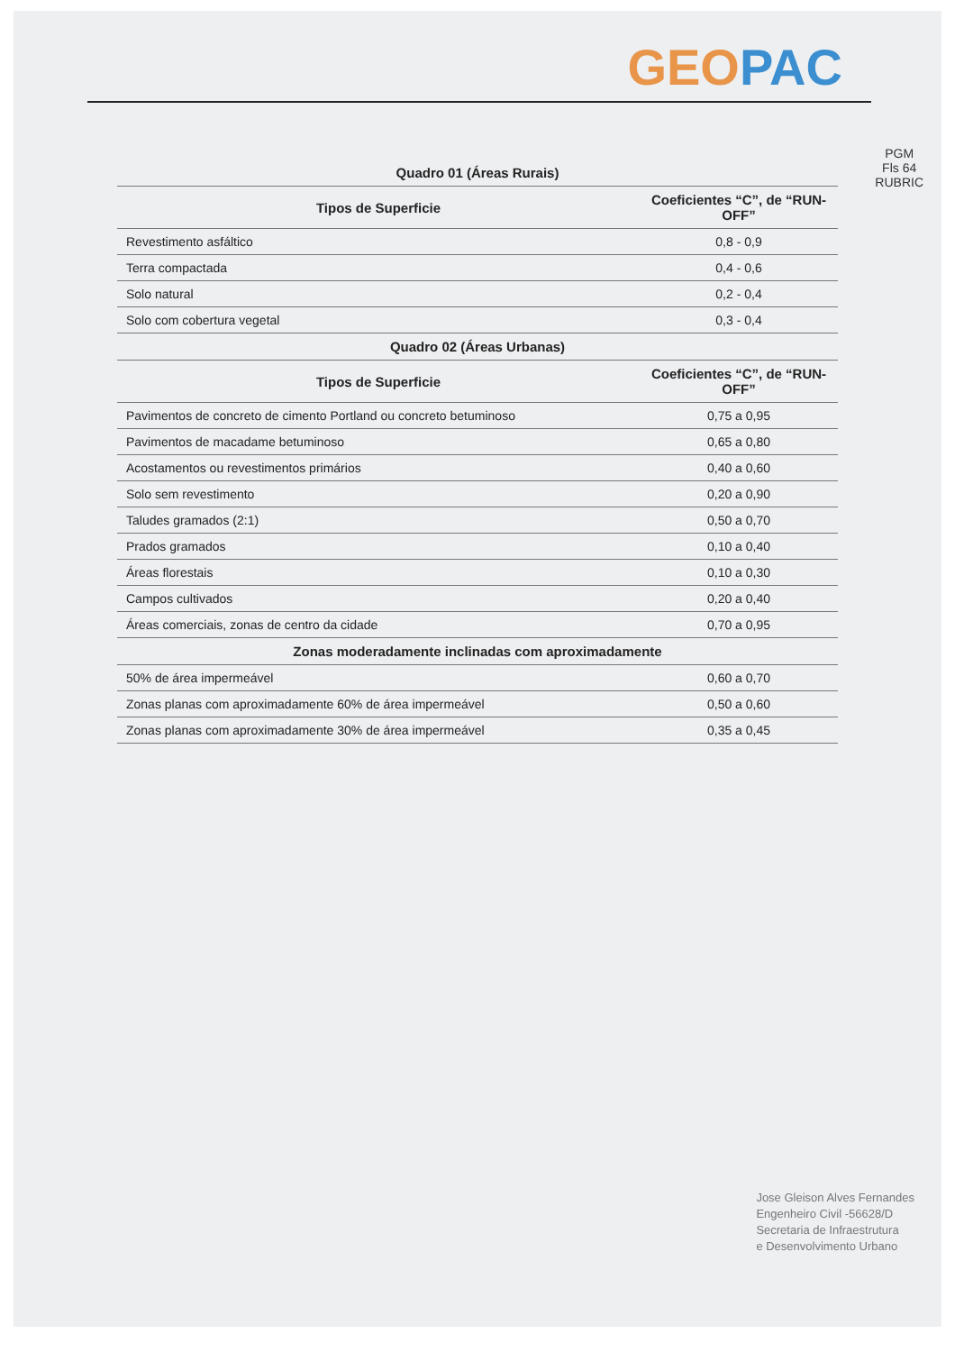GEO PAC
PGM
Fls 64
RUBRIC
| Quadro 01 (Áreas Rurais) | |
| Tipos de Superficie | Coeficientes “C”, de “RUN-OFF” |
| Revestimento asfáltico | 0,8 - 0,9 |
| Terra compactada | 0,4 - 0,6 |
| Solo natural | 0,2 - 0,4 |
| Solo com cobertura vegetal | 0,3 - 0,4 |
| Quadro 02 (Áreas Urbanas) | |
| Tipos de Superficie | Coeficientes “C”, de “RUN-OFF” |
| Pavimentos de concreto de cimento Portland ou concreto betuminoso | 0,75 a 0,95 |
| Pavimentos de macadame betuminoso | 0,65 a 0,80 |
| Acostamentos ou revestimentos primários | 0,40 a 0,60 |
| Solo sem revestimento | 0,20 a 0,90 |
| Taludes gramados (2:1) | 0,50 a 0,70 |
| Prados gramados | 0,10 a 0,40 |
| Áreas florestais | 0,10 a 0,30 |
| Campos cultivados | 0,20 a 0,40 |
| Áreas comerciais, zonas de centro da cidade | 0,70 a 0,95 |
| Zonas moderadamente inclinadas com aproximadamente | |
| 50% de área impermeável | 0,60 a 0,70 |
| Zonas planas com aproximadamente 60% de área impermeável | 0,50 a 0,60 |
| Zonas planas com aproximadamente 30% de área impermeável | 0,35 a 0,45 |
Jose Gleison Alves Fernandes
Engenheiro Civil -56628/D
Secretaria de Infraestrutura
e Desenvolvimento Urbano